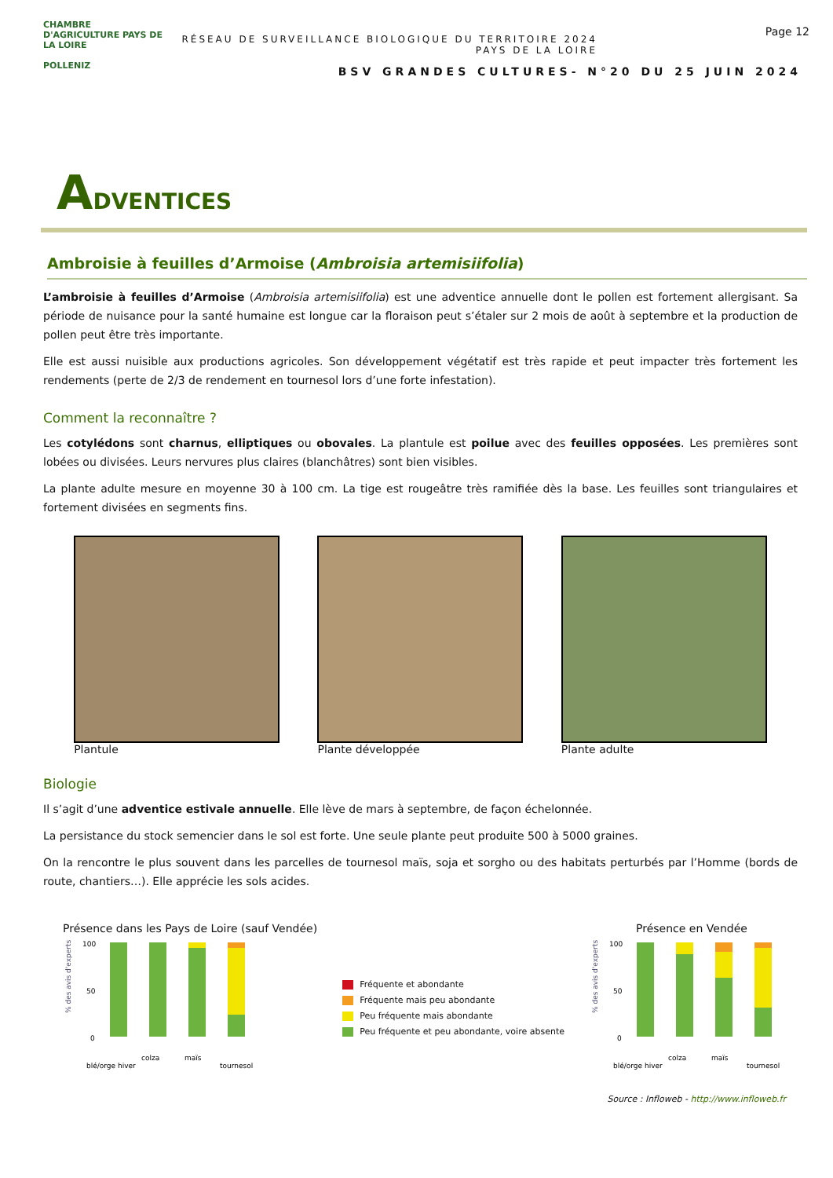CHAMBRE D'AGRICULTURE PAYS DE LA LOIRE
POLLENIZ
RÉSEAU DE SURVEILLANCE BIOLOGIQUE DU TERRITOIRE 2024
PAYS DE LA LOIRE
BSV GRANDES CULTURES- N°20 DU 25 JUIN 2024
Page 12
ADVENTICES
Ambroisie à feuilles d’Armoise (Ambroisia artemisiifolia)
L’ambroisie à feuilles d’Armoise (Ambroisia artemisiifolia) est une adventice annuelle dont le pollen est fortement allergisant. Sa période de nuisance pour la santé humaine est longue car la floraison peut s’étaler sur 2 mois de août à septembre et la production de pollen peut être très importante.
Elle est aussi nuisible aux productions agricoles. Son développement végétatif est très rapide et peut impacter très fortement les rendements (perte de 2/3 de rendement en tournesol lors d’une forte infestation).
Comment la reconnaître ?
Les cotylédons sont charnus, elliptiques ou obovales. La plantule est poilue avec des feuilles opposées. Les premières sont lobées ou divisées. Leurs nervures plus claires (blanchâtres) sont bien visibles.
La plante adulte mesure en moyenne 30 à 100 cm. La tige est rougeâtre très ramifiée dès la base. Les feuilles sont triangulaires et fortement divisées en segments fins.
Plantule Plante développée Plante adulte
Biologie
Il s’agit d’une adventice estivale annuelle. Elle lève de mars à septembre, de façon échelonnée.
La persistance du stock semencier dans le sol est forte. Une seule plante peut produite 500 à 5000 graines.
On la rencontre le plus souvent dans les parcelles de tournesol maïs, soja et sorgho ou des habitats perturbés par l’Homme (bords de route, chantiers…). Elle apprécie les sols acides.
Présence dans les Pays de Loire (sauf Vendée)
% des avis d'experts
100
50
0
blé/orge hiver
colza
maïs
tournesol
Fréquente et abondante
Fréquente mais peu abondante
Peu fréquente mais abondante
Peu fréquente et peu abondante, voire absente
Présence en Vendée
% des avis d'experts
100
50
0
blé/orge hiver
colza
maïs
tournesol
Source : Infloweb - http://www.infloweb.fr